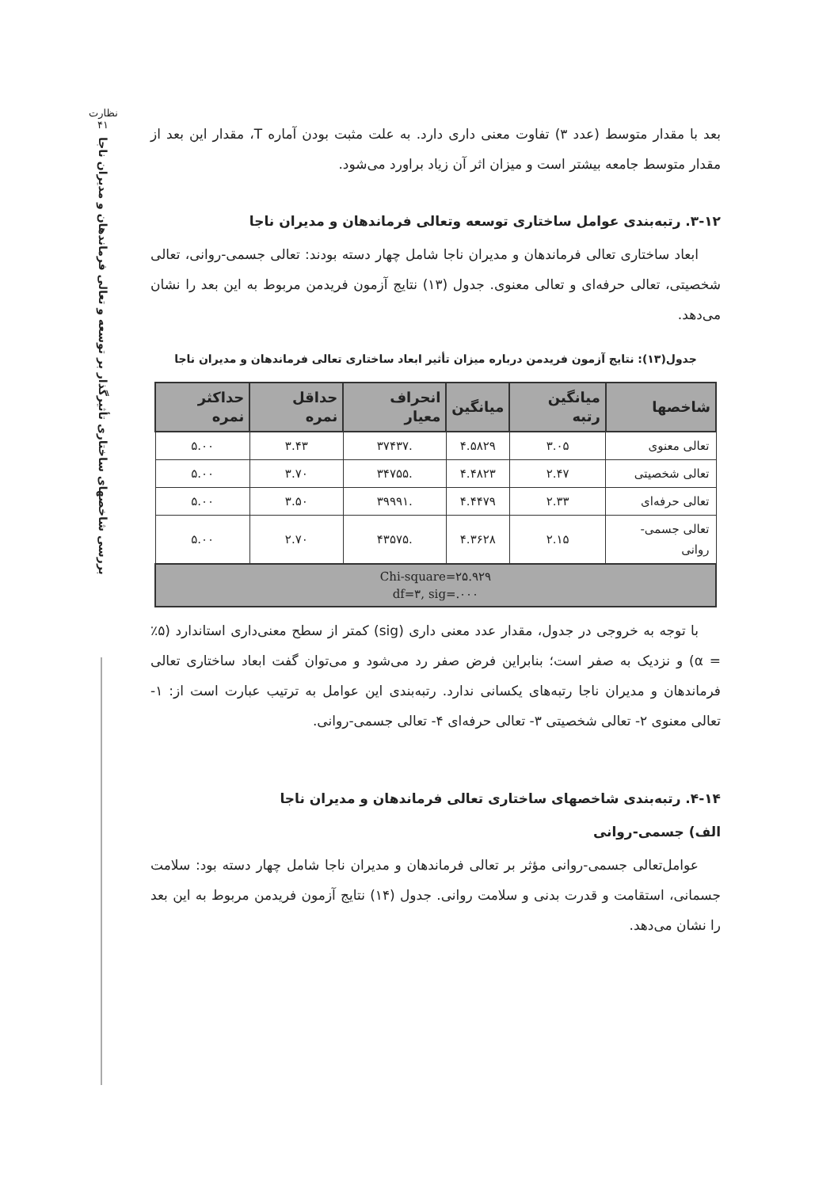نظارت
۴۱
بررسی شاخصهای ساختاری تأثیرگذار بر توسعه و تعالی فرماندهان و مدیران ناجا
بعد با مقدار متوسط (عدد ۳) تفاوت معنی داری دارد. به علت مثبت بودن آماره T، مقدار این بعد از مقدار متوسط جامعه بیشتر است و میزان اثر آن زیاد براورد می‌شود.
۳-۱۲. رتبه‌بندی عوامل ساختاری توسعه وتعالی فرماندهان و مدیران ناجا
ابعاد ساختاری تعالی فرماندهان و مدیران ناجا شامل چهار دسته بودند: تعالی جسمی-روانی، تعالی شخصیتی، تعالی حرفه‌ای و تعالی معنوی. جدول (۱۳) نتایج آزمون فریدمن مربوط به این بعد را نشان می‌دهد.
جدول(۱۳): نتایج آزمون فریدمن درباره میزان تأثیر ابعاد ساختاری تعالی فرماندهان و مدیران ناجا
| شاخصها | میانگین رتبه | میانگین | انحراف معیار | حداقل نمره | حداکثر نمره |
| --- | --- | --- | --- | --- | --- |
| تعالی معنوی | ۳.۰۵ | ۴.۵۸۲۹ | .۳۷۴۳۷ | ۳.۴۳ | ۵.۰۰ |
| تعالی شخصیتی | ۲.۴۷ | ۴.۴۸۲۳ | .۳۴۷۵۵ | ۳.۷۰ | ۵.۰۰ |
| تعالی حرفه‌ای | ۲.۳۳ | ۴.۴۴۷۹ | .۳۹۹۹۱ | ۳.۵۰ | ۵.۰۰ |
| تعالی جسمی-روانی | ۲.۱۵ | ۴.۳۶۲۸ | .۴۳۵۷۵ | ۲.۷۰ | ۵.۰۰ |
| Chi-square=۲۵.۹۲۹ df=۳, sig=.۰۰۰ | | | | | |
با توجه به خروجی در جدول، مقدار عدد معنی داری (sig) کمتر از سطح معنی‌داری استاندارد (۵٪ = α) و نزدیک به صفر است؛ بنابراین فرض صفر رد می‌شود و می‌توان گفت ابعاد ساختاری تعالی فرماندهان و مدیران ناجا رتبه‌های یکسانی ندارد. رتبه‌بندی این عوامل به ترتیب عبارت است از: ۱- تعالی معنوی ۲- تعالی شخصیتی ۳- تعالی حرفه‌ای ۴- تعالی جسمی-روانی.
۴-۱۴. رتبه‌بندی شاخصهای ساختاری تعالی فرماندهان و مدیران ناجا
الف) جسمی-روانی
عوامل‌تعالی جسمی-روانی مؤثر بر تعالی فرماندهان و مدیران ناجا شامل چهار دسته بود: سلامت جسمانی، استقامت و قدرت بدنی و سلامت روانی. جدول (۱۴) نتایج آزمون فریدمن مربوط به این بعد را نشان می‌دهد.